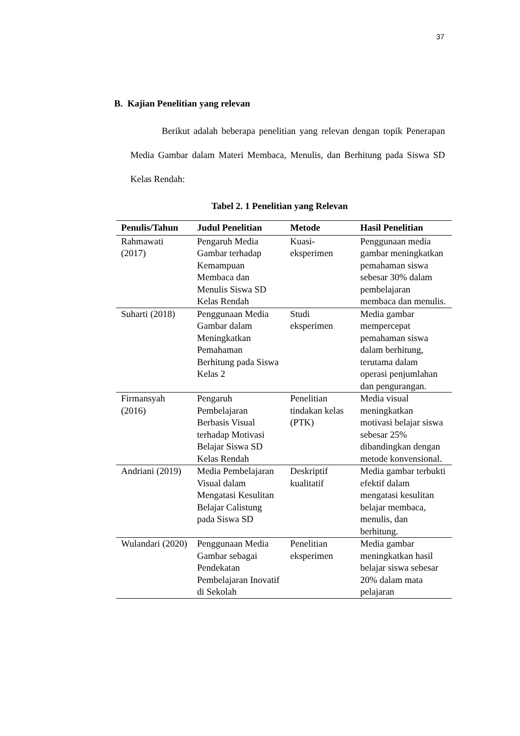37
B. Kajian Penelitian yang relevan
Berikut adalah beberapa penelitian yang relevan dengan topik Penerapan Media Gambar dalam Materi Membaca, Menulis, dan Berhitung pada Siswa SD Kelas Rendah:
Tabel 2. 1 Penelitian yang Relevan
| Penulis/Tahun | Judul Penelitian | Metode | Hasil Penelitian |
| --- | --- | --- | --- |
| Rahmawati (2017) | Pengaruh Media Gambar terhadap Kemampuan Membaca dan Menulis Siswa SD Kelas Rendah | Kuasi-eksperimen | Penggunaan media gambar meningkatkan pemahaman siswa sebesar 30% dalam pembelajaran membaca dan menulis. |
| Suharti (2018) | Penggunaan Media Gambar dalam Meningkatkan Pemahaman Berhitung pada Siswa Kelas 2 | Studi eksperimen | Media gambar mempercepat pemahaman siswa dalam berhitung, terutama dalam operasi penjumlahan dan pengurangan. |
| Firmansyah (2016) | Pengaruh Pembelajaran Berbasis Visual terhadap Motivasi Belajar Siswa SD Kelas Rendah | Penelitian tindakan kelas (PTK) | Media visual meningkatkan motivasi belajar siswa sebesar 25% dibandingkan dengan metode konvensional. |
| Andriani (2019) | Media Pembelajaran Visual dalam Mengatasi Kesulitan Belajar Calistung pada Siswa SD | Deskriptif kualitatif | Media gambar terbukti efektif dalam mengatasi kesulitan belajar membaca, menulis, dan berhitung. |
| Wulandari (2020) | Penggunaan Media Gambar sebagai Pendekatan Pembelajaran Inovatif di Sekolah | Penelitian eksperimen | Media gambar meningkatkan hasil belajar siswa sebesar 20% dalam mata pelajaran |